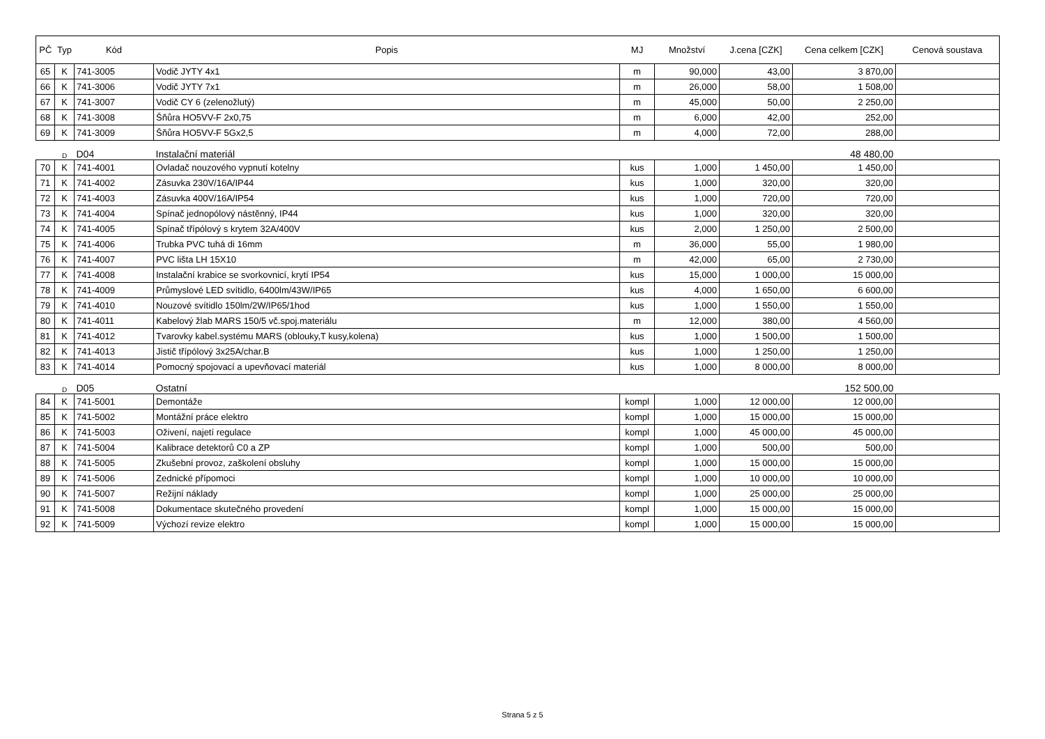| PČ | Typ | Kód | Popis | MJ | Množství | J.cena [CZK] | Cena celkem [CZK] | Cenová soustava |
| --- | --- | --- | --- | --- | --- | --- | --- | --- |
| 65 | K | 741-3005 | Vodič JYTY 4x1 | m | 90,000 | 43,00 | 3 870,00 | |
| 66 | K | 741-3006 | Vodič JYTY 7x1 | m | 26,000 | 58,00 | 1 508,00 | |
| 67 | K | 741-3007 | Vodič CY 6 (zelenožlutý) | m | 45,000 | 50,00 | 2 250,00 | |
| 68 | K | 741-3008 | Šňůra HO5VV-F 2x0,75 | m | 6,000 | 42,00 | 252,00 | |
| 69 | K | 741-3009 | Šňůra HO5VV-F 5Gx2,5 | m | 4,000 | 72,00 | 288,00 | |
| | D | D04 | Instalační materiál | | | | 48 480,00 | |
| 70 | K | 741-4001 | Ovladač nouzového vypnutí kotelny | kus | 1,000 | 1 450,00 | 1 450,00 | |
| 71 | K | 741-4002 | Zásuvka 230V/16A/IP44 | kus | 1,000 | 320,00 | 320,00 | |
| 72 | K | 741-4003 | Zásuvka 400V/16A/IP54 | kus | 1,000 | 720,00 | 720,00 | |
| 73 | K | 741-4004 | Spínač jednopólový nástěnný, IP44 | kus | 1,000 | 320,00 | 320,00 | |
| 74 | K | 741-4005 | Spínač třípólový s krytem 32A/400V | kus | 2,000 | 1 250,00 | 2 500,00 | |
| 75 | K | 741-4006 | Trubka PVC tuhá di 16mm | m | 36,000 | 55,00 | 1 980,00 | |
| 76 | K | 741-4007 | PVC lišta LH 15X10 | m | 42,000 | 65,00 | 2 730,00 | |
| 77 | K | 741-4008 | Instalační krabice se svorkovnicí, krytí IP54 | kus | 15,000 | 1 000,00 | 15 000,00 | |
| 78 | K | 741-4009 | Průmyslové LED svítidlo, 6400lm/43W/IP65 | kus | 4,000 | 1 650,00 | 6 600,00 | |
| 79 | K | 741-4010 | Nouzové svítidlo 150lm/2W/IP65/1hod | kus | 1,000 | 1 550,00 | 1 550,00 | |
| 80 | K | 741-4011 | Kabelový žlab MARS 150/5 vč.spoj.materiálu | m | 12,000 | 380,00 | 4 560,00 | |
| 81 | K | 741-4012 | Tvarovky kabel.systému MARS (oblouky,T kusy,kolena) | kus | 1,000 | 1 500,00 | 1 500,00 | |
| 82 | K | 741-4013 | Jistič třípólový 3x25A/char.B | kus | 1,000 | 1 250,00 | 1 250,00 | |
| 83 | K | 741-4014 | Pomocný spojovací a upevňovací materiál | kus | 1,000 | 8 000,00 | 8 000,00 | |
| | D | D05 | Ostatní | | | | 152 500,00 | |
| 84 | K | 741-5001 | Demontáže | kompl | 1,000 | 12 000,00 | 12 000,00 | |
| 85 | K | 741-5002 | Montážní práce elektro | kompl | 1,000 | 15 000,00 | 15 000,00 | |
| 86 | K | 741-5003 | Oživení, najetí regulace | kompl | 1,000 | 45 000,00 | 45 000,00 | |
| 87 | K | 741-5004 | Kalibrace detektorů C0 a ZP | kompl | 1,000 | 500,00 | 500,00 | |
| 88 | K | 741-5005 | Zkušební provoz, zaškolení obsluhy | kompl | 1,000 | 15 000,00 | 15 000,00 | |
| 89 | K | 741-5006 | Zednické přípomoci | kompl | 1,000 | 10 000,00 | 10 000,00 | |
| 90 | K | 741-5007 | Režijní náklady | kompl | 1,000 | 25 000,00 | 25 000,00 | |
| 91 | K | 741-5008 | Dokumentace skutečného provedení | kompl | 1,000 | 15 000,00 | 15 000,00 | |
| 92 | K | 741-5009 | Výchozí revize elektro | kompl | 1,000 | 15 000,00 | 15 000,00 | |
Strana 5 z 5